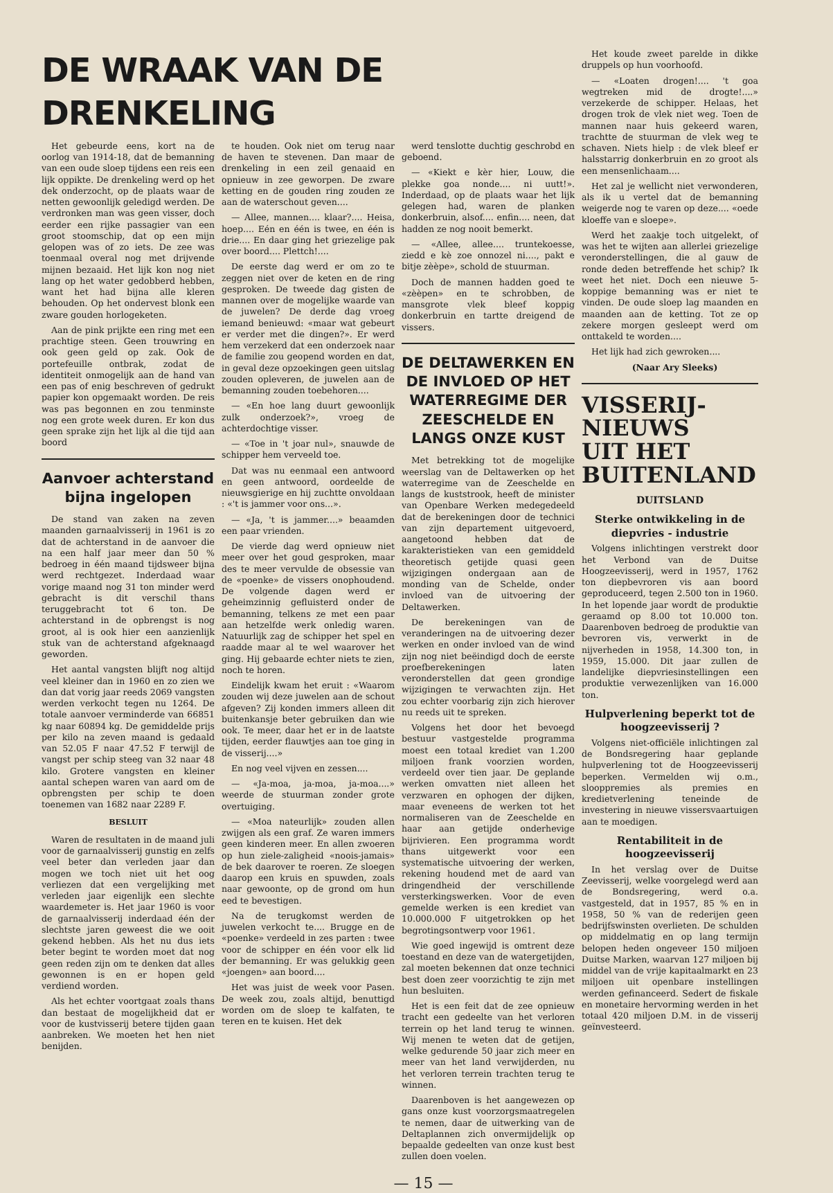DE WRAAK VAN DE DRENKELING
Het gebeurde eens, kort na de oorlog van 1914-18, dat de bemanning van een oude sloep tijdens een reis een lijk oppikte. De drenkeling werd op het dek onderzocht, op de plaats waar de netten gewoonlijk geledigd werden. De verdronken man was geen visser, doch eerder een rijke passagier van een groot stoomschip, dat op een mijn gelopen was of zo iets. De zee was toenmaal overal nog met drijvende mijnen bezaaid. Het lijk kon nog niet lang op het water gedobberd hebben, want het had bijna alle kleren behouden. Op het ondervest blonk een zware gouden horlogeketen.
Aan de pink prijkte een ring met een prachtige steen. Geen trouwring en ook geen geld op zak. Ook de portefeuille ontbrak, zodat de identiteit onmogelijk aan de hand van een pas of enig beschreven of gedrukt papier kon opgemaakt worden. De reis was pas begonnen en zou tenminste nog een grote week duren. Er kon dus geen sprake zijn het lijk al die tijd aan boord
Aanvoer achterstand bijna ingelopen
De stand van zaken na zeven maanden garnaalvisserij in 1961 is zo dat de achterstand in de aanvoer die na een half jaar meer dan 50 % bedroeg in één maand tijdsweer bijna werd rechtgezet. Inderdaad waar vorige maand nog 31 ton minder werd gebracht is dit verschil thans teruggebracht tot 6 ton. De achterstand in de opbrengst is nog groot, al is ook hier een aanzienlijk stuk van de achterstand afgeknaagd geworden.
Het aantal vangsten blijft nog altijd veel kleiner dan in 1960 en zo zien we dan dat vorig jaar reeds 2069 vangsten werden verkocht tegen nu 1264. De totale aanvoer verminderde van 66851 kg naar 60894 kg. De gemiddelde prijs per kilo na zeven maand is gedaald van 52.05 F naar 47.52 F terwijl de vangst per schip steeg van 32 naar 48 kilo. Grotere vangsten en kleiner aantal schepen waren van aard om de opbrengsten per schip te doen toenemen van 1682 naar 2289 F.
BESLUIT
Waren de resultaten in de maand juli voor de garnaalvisserij gunstig en zelfs veel beter dan verleden jaar dan mogen we toch niet uit het oog verliezen dat een vergelijking met verleden jaar eigenlijk een slechte waardemeter is. Het jaar 1960 is voor de garnaalvisserij inderdaad één der slechtste jaren geweest die we ooit gekend hebben. Als het nu dus iets beter begint te worden moet dat nog geen reden zijn om te denken dat alles gewonnen is en er hopen geld verdiend worden.
Als het echter voortgaat zoals thans dan bestaat de mogelijkheid dat er voor de kustvisserij betere tijden gaan aanbreken. We moeten het hen niet benijden.
te houden. Ook niet om terug naar de haven te stevenen. Dan maar de drenkeling in een zeil genaaid en opnieuw in zee geworpen. De zware ketting en de gouden ring zouden ze aan de waterschout geven....
— Allee, mannen.... klaar?.... Heisa, hoep.... Eén en één is twee, en één is drie.... En daar ging het griezelige pak over boord.... Plettch!....
De eerste dag werd er om zo te zeggen niet over de keten en de ring gesproken. De tweede dag gisten de mannen over de mogelijke waarde van de juwelen? De derde dag vroeg iemand benieuwd: «maar wat gebeurt er verder met die dingen?». Er werd hem verzekerd dat een onderzoek naar de familie zou geopend worden en dat, in geval deze opzoekingen geen uitslag zouden opleveren, de juwelen aan de bemanning zouden toebehoren....
— «En hoe lang duurt gewoonlijk zulk onderzoek?», vroeg de achterdochtige visser.
— «Toe in 't joar nul», snauwde de schipper hem verveeld toe.
Dat was nu eenmaal een antwoord en geen antwoord, oordeelde de nieuwsgierige en hij zuchtte onvoldaan : «'t is jammer voor ons...».
— «Ja, 't is jammer....» beaamden een paar vrienden.
De vierde dag werd opnieuw niet meer over het goud gesproken, maar des te meer vervulde de obsessie van de «poenke» de vissers onophoudend. De volgende dagen werd er geheimzinnig gefluisterd onder de bemanning, telkens ze met een paar aan hetzelfde werk onledig waren. Natuurlijk zag de schipper het spel en raadde maar al te wel waarover het ging. Hij gebaarde echter niets te zien, noch te horen.
Eindelijk kwam het eruit : «Waarom zouden wij deze juwelen aan de schout afgeven? Zij konden immers alleen dit buitenkansje beter gebruiken dan wie ook. Te meer, daar het er in de laatste tijden, eerder flauwtjes aan toe ging in de visserij....»
En nog veel vijven en zessen....
— «Ja-moa, ja-moa, ja-moa....» weerde de stuurman zonder grote overtuiging.
— «Moa nateurlijk» zouden allen zwijgen als een graf. Ze waren immers geen kinderen meer. En allen zwoeren op hun ziele-zaligheid «noois-jamais» de bek daarover te roeren. Ze sloegen daarop een kruis en spuwden, zoals naar gewoonte, op de grond om hun eed te bevestigen.
Na de terugkomst werden de juwelen verkocht te.... Brugge en de «poenke» verdeeld in zes parten : twee voor de schipper en één voor elk lid der bemanning. Er was gelukkig geen «joengen» aan boord....
Het was juist de week voor Pasen. De week zou, zoals altijd, benuttigd worden om de sloep te kalfaten, te teren en te kuisen. Het dek
werd tenslotte duchtig geschrobd en geboend.
— «Kiekt e kèr hier, Louw, die plekke goa nonde.... ni uutt!». Inderdaad, op de plaats waar het lijk gelegen had, waren de planken donkerbruin, alsof.... enfin.... neen, dat hadden ze nog nooit bemerkt.
— «Allee, allee.... truntekoesse, ziedd e kè zoe onnozel ni...., pakt e bitje zèèpe», schold de stuurman.
Doch de mannen hadden goed te «zèèpen» en te schrobben, de mansgrote vlek bleef koppig donkerbruin en tartte dreigend de vissers.
DE DELTAWERKEN EN DE INVLOED OP HET WATERREGIME DER ZEESCHELDE EN LANGS ONZE KUST
Met betrekking tot de mogelijke weerslag van de Deltawerken op het waterregime van de Zeeschelde en langs de kuststrook, heeft de minister van Openbare Werken medegedeeld dat de berekeningen door de technici van zijn departement uitgevoerd, aangetoond hebben dat de karakteristieken van een gemiddeld theoretisch getijde quasi geen wijzigingen ondergaan aan de monding van de Schelde, onder invloed van de uitvoering der Deltawerken.
De berekeningen van de veranderingen na de uitvoering dezer werken en onder invloed van de wind zijn nog niet beëindigd doch de eerste proefberekeningen laten veronderstellen dat geen grondige wijzigingen te verwachten zijn. Het zou echter voorbarig zijn zich hierover nu reeds uit te spreken.
Volgens het door het bevoegd bestuur vastgestelde programma moest een totaal krediet van 1.200 miljoen frank voorzien worden, verdeeld over tien jaar. De geplande werken omvatten niet alleen het verzwaren en ophogen der dijken, maar eveneens de werken tot het normaliseren van de Zeeschelde en haar aan getijde onderhevige bijrivieren. Een programma wordt thans uitgewerkt voor een systematische uitvoering der werken, rekening houdend met de aard van dringendheid der verschillende versterkingswerken. Voor de even gemelde werken is een krediet van 10.000.000 F uitgetrokken op het begrotingsontwerp voor 1961.
Wie goed ingewijd is omtrent deze toestand en deze van de watergetijden, zal moeten bekennen dat onze technici best doen zeer voorzichtig te zijn met hun besluiten.
Het is een feit dat de zee opnieuw tracht een gedeelte van het verloren terrein op het land terug te winnen. Wij menen te weten dat de getijen, welke gedurende 50 jaar zich meer en meer van het land verwijderden, nu het verloren terrein trachten terug te winnen.
Daarenboven is het aangewezen op gans onze kust voorzorgsmaatregelen te nemen, daar de uitwerking van de Deltaplannen zich onvermijdelijk op bepaalde gedeelten van onze kust best zullen doen voelen.
Het koude zweet parelde in dikke druppels op hun voorhoofd.
— «Loaten drogen!.... 't goa wegtreken mid de drogte!....» verzekerde de schipper. Helaas, het drogen trok de vlek niet weg. Toen de mannen naar huis gekeerd waren, trachtte de stuurman de vlek weg te schaven. Niets hielp : de vlek bleef er halsstarrig donkerbruin en zo groot als een mensenlichaam....
Het zal je wellicht niet verwonderen, als ik u vertel dat de bemanning weigerde nog te varen op deze.... «oede kloeffe van e sloepe».
Werd het zaakje toch uitgelekt, of was het te wijten aan allerlei griezelige veronderstellingen, die al gauw de ronde deden betreffende het schip? Ik weet het niet. Doch een nieuwe 5-koppige bemanning was er niet te vinden. De oude sloep lag maanden en maanden aan de ketting. Tot ze op zekere morgen gesleept werd om onttakeld te worden....
Het lijk had zich gewroken....
(Naar Ary Sleeks)
VISSERIJ-
NIEUWS
UIT HET
BUITENLAND
DUITSLAND
Sterke ontwikkeling in de diepvries - industrie
Volgens inlichtingen verstrekt door het Verbond van de Duitse Hoogzeevisserij, werd in 1957, 1762 ton diepbevroren vis aan boord geproduceerd, tegen 2.500 ton in 1960. In het lopende jaar wordt de produktie geraamd op 8.00 tot 10.000 ton. Daarenboven bedroeg de produktie van bevroren vis, verwerkt in de nijverheden in 1958, 14.300 ton, in 1959, 15.000. Dit jaar zullen de landelijke diepvriesinstellingen een produktie verwezenlijken van 16.000 ton.
Hulpverlening beperkt tot de hoogzeevisserij ?
Volgens niet-officiële inlichtingen zal de Bondsregering haar geplande hulpverlening tot de Hoogzeevisserij beperken. Vermelden wij o.m., slooppremies als premies en kredietverlening teneinde de investering in nieuwe vissersvaartuigen aan te moedigen.
Rentabiliteit in de hoogzeevisserij
In het verslag over de Duitse Zeevisserij, welke voorgelegd werd aan de Bondsregering, werd o.a. vastgesteld, dat in 1957, 85 % en in 1958, 50 % van de rederijen geen bedrijfswinsten overlieten. De schulden op middelmatig en op lang termijn belopen heden ongeveer 150 miljoen Duitse Marken, waarvan 127 miljoen bij middel van de vrije kapitaalmarkt en 23 miljoen uit openbare instellingen werden gefinanceerd. Sedert de fiskale en monetaire hervorming werden in het totaal 420 miljoen D.M. in de visserij geïnvesteerd.
— 15 —